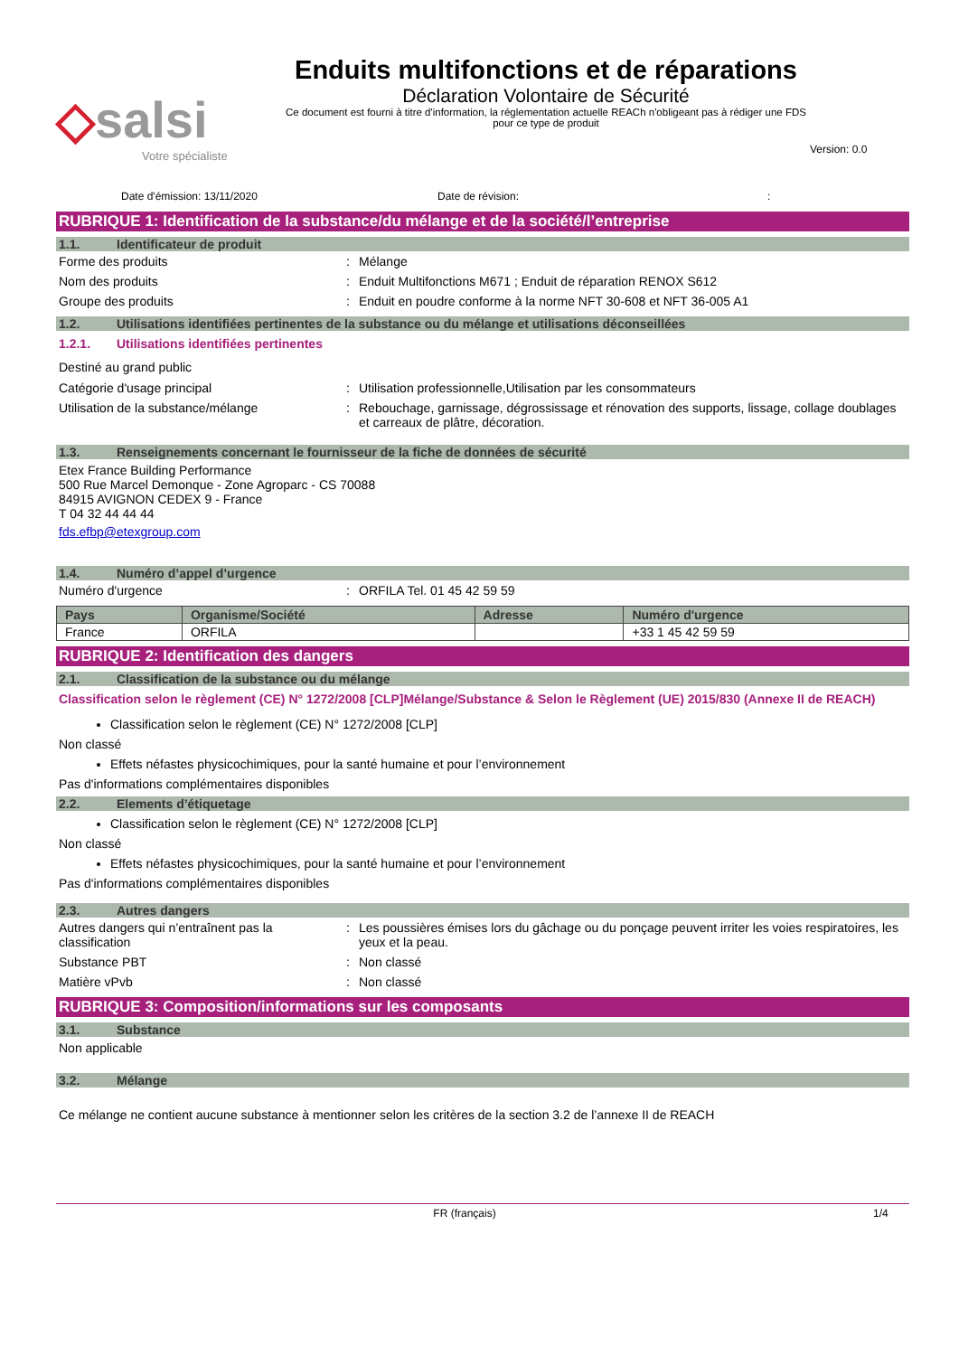◇salsi
Votre spécialiste
Enduits multifonctions et de réparations
Déclaration Volontaire de Sécurité
Ce document est fourni à titre d'information, la réglementation actuelle REACh n'obligeant pas à rédiger une FDS pour ce type de produit
Version: 0.0
Date d'émission: 13/11/2020 Date de révision::
RUBRIQUE 1: Identification de la substance/du mélange et de la société/l’entreprise
1.1. Identificateur de produit
Forme des produits : Mélange
Nom des produits : Enduit Multifonctions M671 ; Enduit de réparation RENOX S612
Groupe des produits : Enduit en poudre conforme à la norme NFT 30-608 et NFT 36-005 A1
1.2. Utilisations identifiées pertinentes de la substance ou du mélange et utilisations déconseillées
1.2.1. Utilisations identifiées pertinentes
Destiné au grand public
Catégorie d'usage principal : Utilisation professionnelle,Utilisation par les consommateurs
Utilisation de la substance/mélange : Rebouchage, garnissage, dégrossissage et rénovation des supports, lissage, collage doublages et carreaux de plâtre, décoration.
1.3. Renseignements concernant le fournisseur de la fiche de données de sécurité
Etex France Building Performance
500 Rue Marcel Demonque - Zone Agroparc - CS 70088
84915 AVIGNON CEDEX 9 - France
T 04 32 44 44 44
fds.efbp@etexgroup.com
1.4. Numéro d’appel d’urgence
Numéro d'urgence : ORFILA Tel. 01 45 42 59 59
| Pays | Organisme/Société | Adresse | Numéro d'urgence |
| --- | --- | --- | --- |
| France | ORFILA | | +33 1 45 42 59 59 |
RUBRIQUE 2: Identification des dangers
2.1. Classification de la substance ou du mélange
Classification selon le règlement (CE) N° 1272/2008 [CLP]Mélange/Substance & Selon le Règlement (UE) 2015/830 (Annexe II de REACH)
Classification selon le règlement (CE) N° 1272/2008 [CLP]
Non classé
Effets néfastes physicochimiques, pour la santé humaine et pour l’environnement
Pas d'informations complémentaires disponibles
2.2. Elements d’étiquetage
Classification selon le règlement (CE) N° 1272/2008 [CLP]
Non classé
Effets néfastes physicochimiques, pour la santé humaine et pour l’environnement
Pas d'informations complémentaires disponibles
2.3. Autres dangers
Autres dangers qui n’entraînent pas la classification
: Les poussières émises lors du gâchage ou du ponçage peuvent irriter les voies respiratoires, les yeux et la peau.
Substance PBT : Non classé
Matière vPvb : Non classé
RUBRIQUE 3: Composition/informations sur les composants
3.1. Substance
Non applicable
3.2. Mélange
Ce mélange ne contient aucune substance à mentionner selon les critères de la section 3.2 de l’annexe II de REACH
FR (français) 1/4